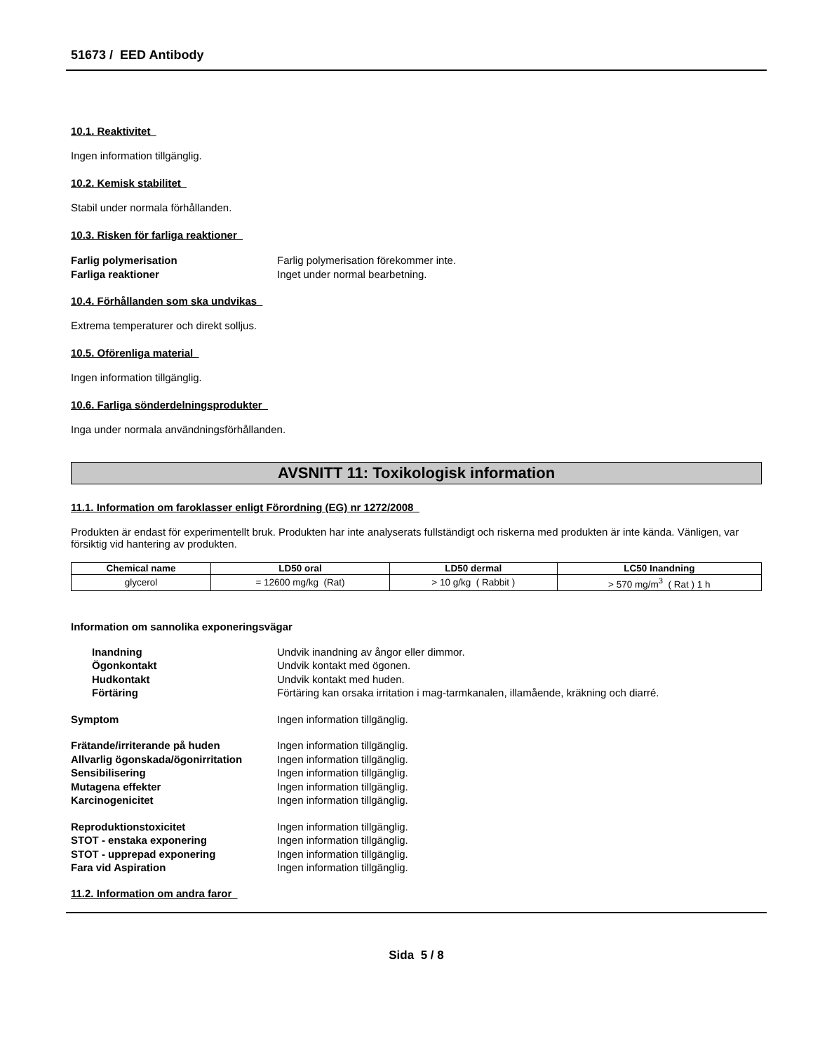51673 / EED Antibody
10.1. Reaktivitet
Ingen information tillgänglig.
10.2. Kemisk stabilitet
Stabil under normala förhållanden.
10.3. Risken för farliga reaktioner
Farlig polymerisation Farlig polymerisation förekommer inte. Farliga reaktioner Inget under normal bearbetning.
10.4. Förhållanden som ska undvikas
Extrema temperaturer och direkt solljus.
10.5. Oförenliga material
Ingen information tillgänglig.
10.6. Farliga sönderdelningsprodukter
Inga under normala användningsförhållanden.
AVSNITT 11: Toxikologisk information
11.1. Information om faroklasser enligt Förordning (EG) nr 1272/2008
Produkten är endast för experimentellt bruk. Produkten har inte analyserats fullständigt och riskerna med produkten är inte kända. Vänligen, var försiktig vid hantering av produkten.
| Chemical name | LD50 oral | LD50 dermal | LC50 Inandning |
| --- | --- | --- | --- |
| glycerol | = 12600 mg/kg (Rat) | > 10 g/kg ( Rabbit ) | > 570 mg/m<sup>3</sup> ( Rat ) 1 h |
Information om sannolika exponeringsvägar
Inandning Undvik inandning av ångor eller dimmor. Ögonkontakt Undvik kontakt med ögonen. Hudkontakt Undvik kontakt med huden. Förtäring Förtäring kan orsaka irritation i mag-tarmkanalen, illamående, kräkning och diarré.
Symptom Ingen information tillgänglig.
Frätande/irriterande på huden Ingen information tillgänglig. Allvarlig ögonskada/ögonirritation Ingen information tillgänglig. Sensibilisering Ingen information tillgänglig. Mutagena effekter Ingen information tillgänglig. Karcinogenicitet Ingen information tillgänglig.
Reproduktionstoxicitet Ingen information tillgänglig. STOT - enstaka exponering Ingen information tillgänglig. STOT - upprepad exponering Ingen information tillgänglig. Fara vid Aspiration Ingen information tillgänglig.
11.2. Information om andra faror
Sida 5 / 8